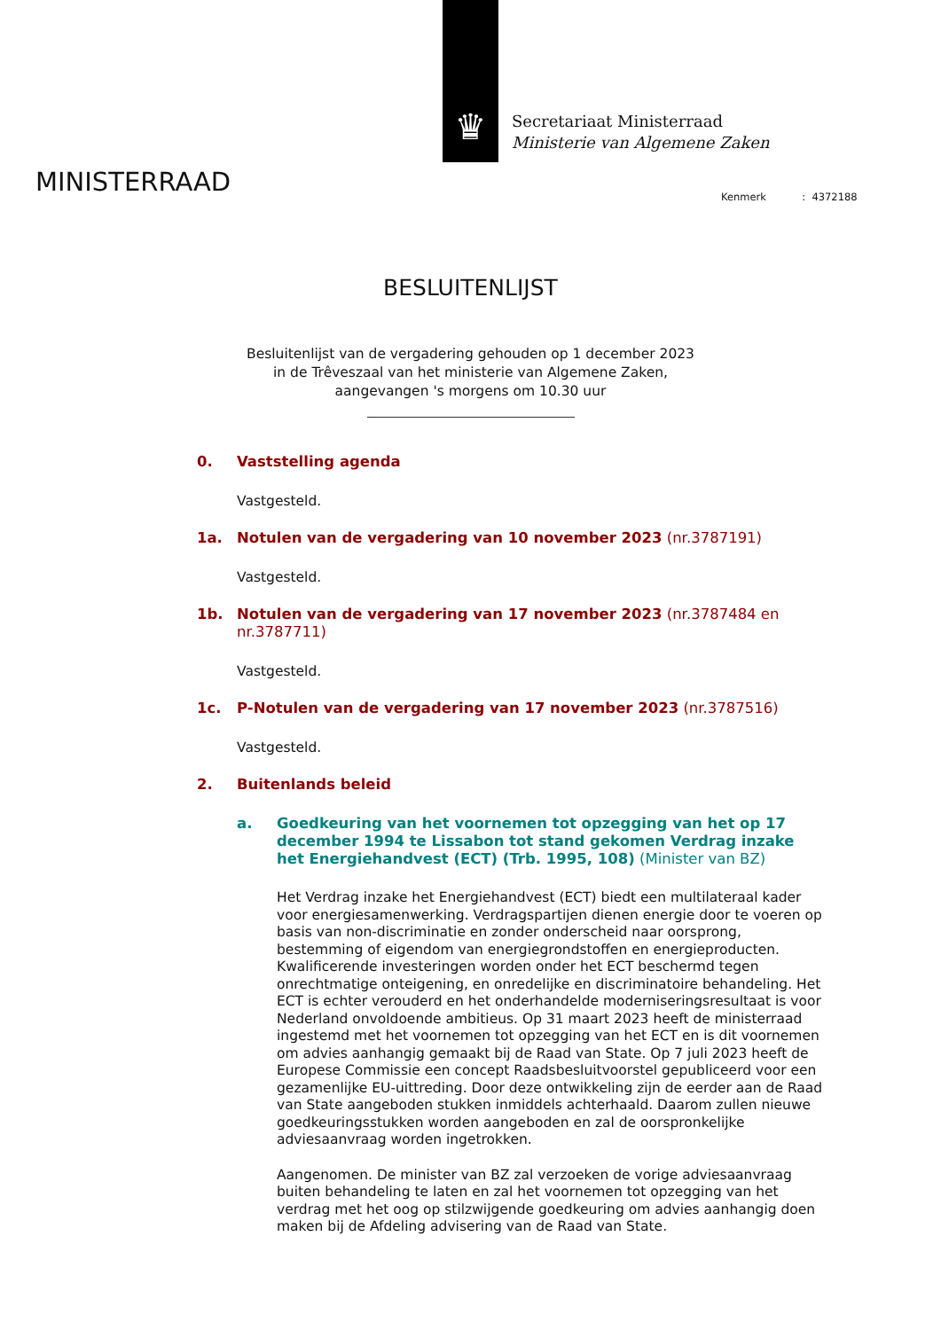♛
Secretariaat Ministerraad
Ministerie van Algemene Zaken
MINISTERRAAD Kenmerk : 4372188
BESLUITENLIJST
Besluitenlijst van de vergadering gehouden op 1 december 2023
in de Trêveszaal van het ministerie van Algemene Zaken,
aangevangen 's morgens om 10.30 uur
0. Vaststelling agenda
Vastgesteld.
1a. Notulen van de vergadering van 10 november 2023 (nr.3787191)
Vastgesteld.
1b. Notulen van de vergadering van 17 november 2023 (nr.3787484 en nr.3787711)
Vastgesteld.
1c. P-Notulen van de vergadering van 17 november 2023 (nr.3787516)
Vastgesteld.
2. Buitenlands beleid
a. Goedkeuring van het voornemen tot opzegging van het op 17 december 1994 te Lissabon tot stand gekomen Verdrag inzake het Energiehandvest (ECT) (Trb. 1995, 108) (Minister van BZ)
Het Verdrag inzake het Energiehandvest (ECT) biedt een multilateraal kader voor energiesamenwerking. Verdragspartijen dienen energie door te voeren op basis van non-discriminatie en zonder onderscheid naar oorsprong, bestemming of eigendom van energiegrondstoffen en energieproducten. Kwalificerende investeringen worden onder het ECT beschermd tegen onrechtmatige onteigening, en onredelijke en discriminatoire behandeling. Het ECT is echter verouderd en het onderhandelde moderniseringsresultaat is voor Nederland onvoldoende ambitieus. Op 31 maart 2023 heeft de ministerraad ingestemd met het voornemen tot opzegging van het ECT en is dit voornemen om advies aanhangig gemaakt bij de Raad van State. Op 7 juli 2023 heeft de Europese Commissie een concept Raadsbesluitvoorstel gepubliceerd voor een gezamenlijke EU-uittreding. Door deze ontwikkeling zijn de eerder aan de Raad van State aangeboden stukken inmiddels achterhaald. Daarom zullen nieuwe goedkeuringsstukken worden aangeboden en zal de oorspronkelijke adviesaanvraag worden ingetrokken.
Aangenomen. De minister van BZ zal verzoeken de vorige adviesaanvraag buiten behandeling te laten en zal het voornemen tot opzegging van het verdrag met het oog op stilzwijgende goedkeuring om advies aanhangig doen maken bij de Afdeling advisering van de Raad van State.